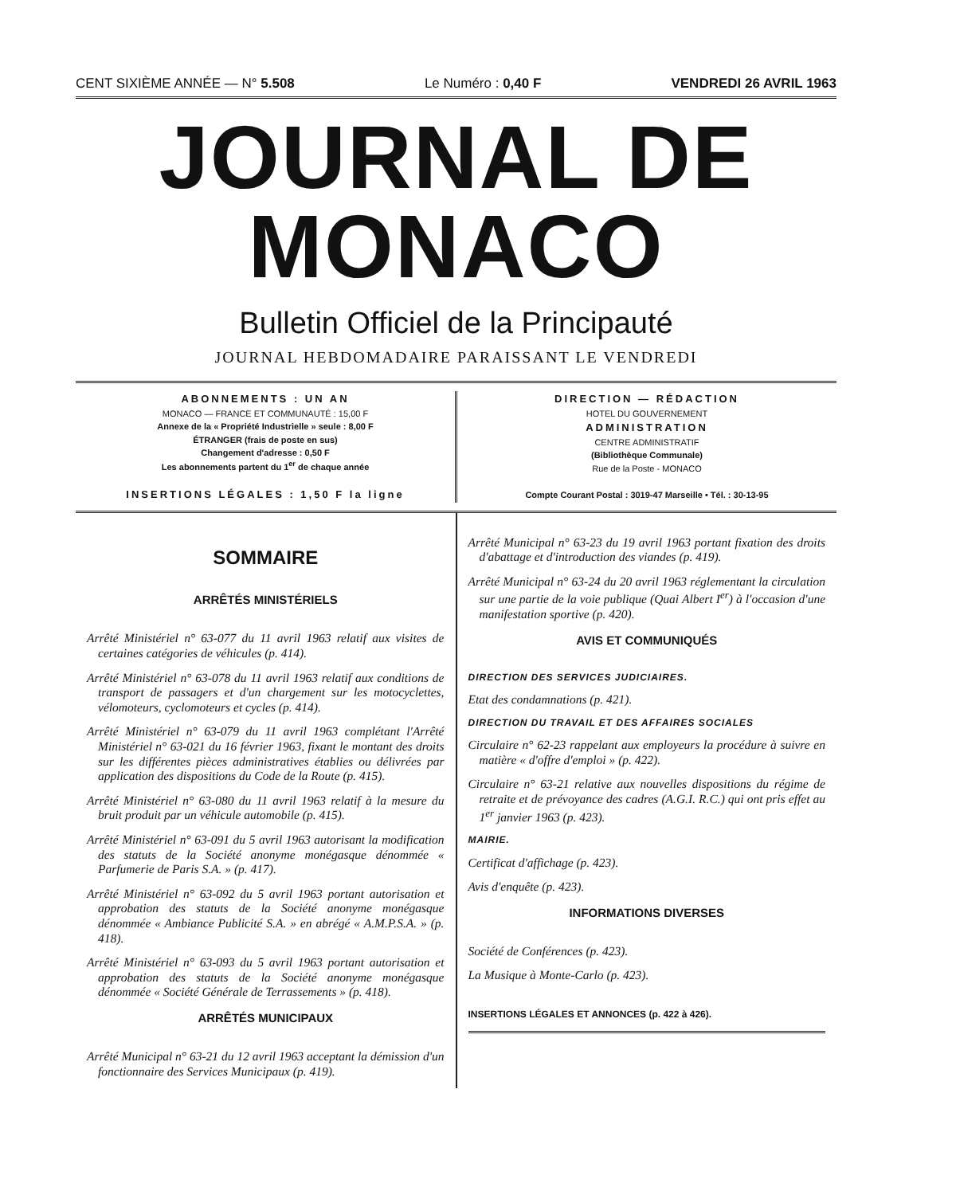CENT SIXIÈME ANNÉE — N° 5.508 Le Numéro : 0,40 F VENDREDI 26 AVRIL 1963
JOURNAL DE MONACO
Bulletin Officiel de la Principauté
JOURNAL HEBDOMADAIRE PARAISSANT LE VENDREDI
ABONNEMENTS : UN AN
MONACO — FRANCE ET COMMUNAUTÉ : 15,00 F
Annexe de la « Propriété Industrielle » seule : 8,00 F
ÉTRANGER (frais de poste en sus)
Changement d'adresse : 0,50 F
Les abonnements partent du 1<sup>er</sup> de chaque année
INSERTIONS LÉGALES : 1,50 F la ligne
DIRECTION — RÉDACTION
HOTEL DU GOUVERNEMENT
ADMINISTRATION
CENTRE ADMINISTRATIF
(Bibliothèque Communale)
Rue de la Poste - MONACO
Compte Courant Postal : 3019-47 Marseille • Tél. : 30-13-95
SOMMAIRE
ARRÊTÉS MINISTÉRIELS
Arrêté Ministériel n° 63-077 du 11 avril 1963 relatif aux visites de certaines catégories de véhicules (p. 414).
Arrêté Ministériel n° 63-078 du 11 avril 1963 relatif aux conditions de transport de passagers et d'un chargement sur les motocyclettes, vélomoteurs, cyclomoteurs et cycles (p. 414).
Arrêté Ministériel n° 63-079 du 11 avril 1963 complétant l'Arrêté Ministériel n° 63-021 du 16 février 1963, fixant le montant des droits sur les différentes pièces administratives établies ou délivrées par application des dispositions du Code de la Route (p. 415).
Arrêté Ministériel n° 63-080 du 11 avril 1963 relatif à la mesure du bruit produit par un véhicule automobile (p. 415).
Arrêté Ministériel n° 63-091 du 5 avril 1963 autorisant la modification des statuts de la Société anonyme monégasque dénommée « Parfumerie de Paris S.A. » (p. 417).
Arrêté Ministériel n° 63-092 du 5 avril 1963 portant autorisation et approbation des statuts de la Société anonyme monégasque dénommée « Ambiance Publicité S.A. » en abrégé « A.M.P.S.A. » (p. 418).
Arrêté Ministériel n° 63-093 du 5 avril 1963 portant autorisation et approbation des statuts de la Société anonyme monégasque dénommée « Société Générale de Terrassements » (p. 418).
ARRÊTÉS MUNICIPAUX
Arrêté Municipal n° 63-21 du 12 avril 1963 acceptant la démission d'un fonctionnaire des Services Municipaux (p. 419).
Arrêté Municipal n° 63-23 du 19 avril 1963 portant fixation des droits d'abattage et d'introduction des viandes (p. 419).
Arrêté Municipal n° 63-24 du 20 avril 1963 réglementant la circulation sur une partie de la voie publique (Quai Albert I<sup>er</sup>) à l'occasion d'une manifestation sportive (p. 420).
AVIS ET COMMUNIQUÉS
DIRECTION DES SERVICES JUDICIAIRES.
Etat des condamnations (p. 421).
DIRECTION DU TRAVAIL ET DES AFFAIRES SOCIALES
Circulaire n° 62-23 rappelant aux employeurs la procédure à suivre en matière « d'offre d'emploi » (p. 422).
Circulaire n° 63-21 relative aux nouvelles dispositions du régime de retraite et de prévoyance des cadres (A.G.I. R.C.) qui ont pris effet au 1<sup>er</sup> janvier 1963 (p. 423).
MAIRIE.
Certificat d'affichage (p. 423).
Avis d'enquête (p. 423).
INFORMATIONS DIVERSES
Société de Conférences (p. 423).
La Musique à Monte-Carlo (p. 423).
INSERTIONS LÉGALES ET ANNONCES (p. 422 à 426).